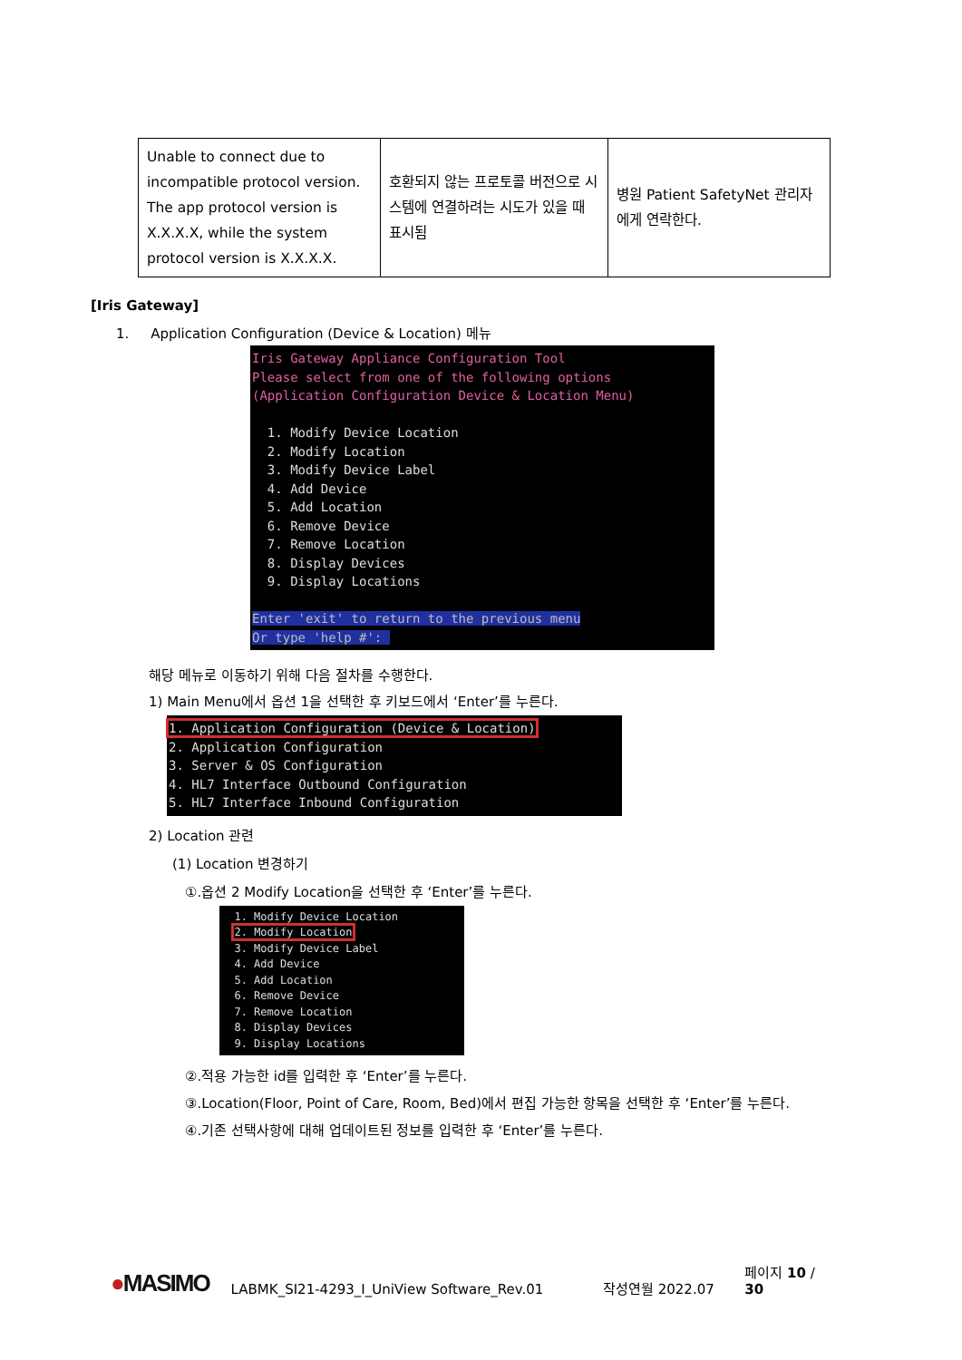| Unable to connect due to incompatible protocol version. The app protocol version is X.X.X.X, while the system protocol version is X.X.X.X. | 호환되지 않는 프로토콜 버전으로 시스템에 연결하려는 시도가 있을 때 표시됨 | 병원 Patient SafetyNet 관리자에게 연락한다. |
[Iris Gateway]
1. Application Configuration (Device & Location) 메뉴
Iris Gateway Appliance Configuration Tool Please select from one of the following options (Application Configuration Device & Location Menu) 1. Modify Device Location 2. Modify Location 3. Modify Device Label 4. Add Device 5. Add Location 6. Remove Device 7. Remove Location 8. Display Devices 9. Display Locations Enter 'exit' to return to the previous menu Or type 'help #':
해당 메뉴로 이동하기 위해 다음 절차를 수행한다.
1) Main Menu에서 옵션 1을 선택한 후 키보드에서 ‘Enter’를 누른다.
1. Application Configuration (Device & Location) 2. Application Configuration 3. Server & OS Configuration 4. HL7 Interface Outbound Configuration 5. HL7 Interface Inbound Configuration
2) Location 관련
(1) Location 변경하기
①.옵션 2 Modify Location을 선택한 후 ‘Enter’를 누른다.
1. Modify Device Location 2. Modify Location 3. Modify Device Label 4. Add Device 5. Add Location 6. Remove Device 7. Remove Location 8. Display Devices 9. Display Locations
②.적용 가능한 id를 입력한 후 ‘Enter’를 누른다.
③.Location(Floor, Point of Care, Room, Bed)에서 편집 가능한 항목을 선택한 후 ‘Enter’를 누른다.
④.기존 선택사항에 대해 업데이트된 정보를 입력한 후 ‘Enter’를 누른다.
●MASIMO LABMK_SI21-4293_I_UniView Software_Rev.01 작성연월 2022.07 페이지 10 / 30